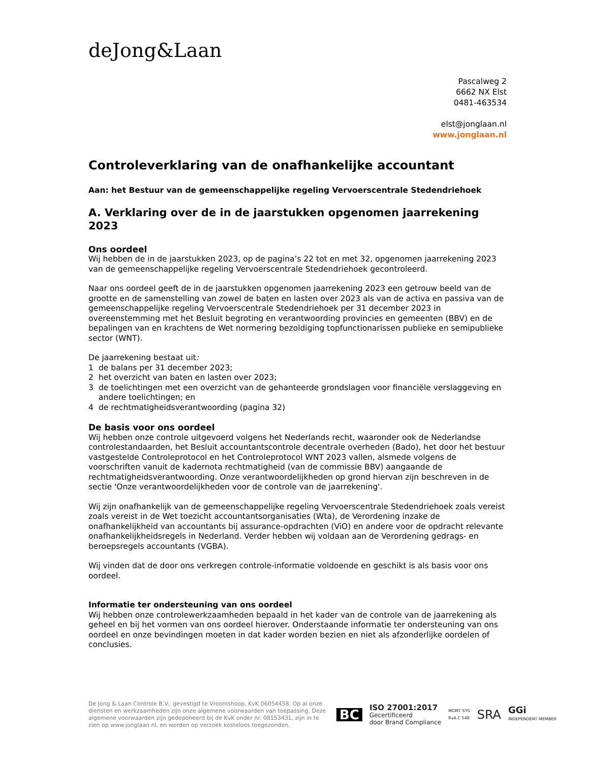deJong&Laan
Pascalweg 2
6662 NX Elst
0481-463534
elst@jonglaan.nl
www.jonglaan.nl
Controleverklaring van de onafhankelijke accountant
Aan: het Bestuur van de gemeenschappelijke regeling Vervoerscentrale Stedendriehoek
A. Verklaring over de in de jaarstukken opgenomen jaarrekening 2023
Ons oordeel
Wij hebben de in de jaarstukken 2023, op de pagina’s 22 tot en met 32, opgenomen jaarrekening 2023 van de gemeenschappelijke regeling Vervoerscentrale Stedendriehoek gecontroleerd.
Naar ons oordeel geeft de in de jaarstukken opgenomen jaarrekening 2023 een getrouw beeld van de grootte en de samenstelling van zowel de baten en lasten over 2023 als van de activa en passiva van de gemeenschappelijke regeling Vervoerscentrale Stedendriehoek per 31 december 2023 in overeenstemming met het Besluit begroting en verantwoording provincies en gemeenten (BBV) en de bepalingen van en krachtens de Wet normering bezoldiging topfunctionarissen publieke en semipublieke sector (WNT).
De jaarrekening bestaat uit:
1 de balans per 31 december 2023;
2 het overzicht van baten en lasten over 2023;
3 de toelichtingen met een overzicht van de gehanteerde grondslagen voor financiële verslaggeving en andere toelichtingen; en
4 de rechtmatigheidsverantwoording (pagina 32)
De basis voor ons oordeel
Wij hebben onze controle uitgevoerd volgens het Nederlands recht, waaronder ook de Nederlandse controlestandaarden, het Besluit accountantscontrole decentrale overheden (Bado), het door het bestuur vastgestelde Controleprotocol en het Controleprotocol WNT 2023 vallen, alsmede volgens de voorschriften vanuit de kadernota rechtmatigheid (van de commissie BBV) aangaande de rechtmatigheidsverantwoording. Onze verantwoordelijkheden op grond hiervan zijn beschreven in de sectie 'Onze verantwoordelijkheden voor de controle van de jaarrekening'.
Wij zijn onafhankelijk van de gemeenschappelijke regeling Vervoerscentrale Stedendriehoek zoals vereist zoals vereist in de Wet toezicht accountantsorganisaties (Wta), de Verordening inzake de onafhankelijkheid van accountants bij assurance-opdrachten (ViO) en andere voor de opdracht relevante onafhankelijkheidsregels in Nederland. Verder hebben wij voldaan aan de Verordening gedrags- en beroepsregels accountants (VGBA).
Wij vinden dat de door ons verkregen controle-informatie voldoende en geschikt is als basis voor ons oordeel.
Informatie ter ondersteuning van ons oordeel
Wij hebben onze controlewerkzaamheden bepaald in het kader van de controle van de jaarrekening als geheel en bij het vormen van ons oordeel hierover. Onderstaande informatie ter ondersteuning van ons oordeel en onze bevindingen moeten in dat kader worden bezien en niet als afzonderlijke oordelen of conclusies.
De Jong & Laan Controle B.V., gevestigd te Vroomshoop, KvK 06054458. Op al onze diensten en werkzaamheden zijn onze algemene voorwaarden van toepassing. Deze algemene voorwaarden zijn gedeponeerd bij de KvK onder nr. 08153431, zijn in te zien op www.jonglaan.nl, en worden op verzoek kosteloos toegezonden.
BC ISO 27001:2017
Gecertificeerd
door Brand Compliance MGMT SYS
RvA C 548 SRA GGi
INDEPENDENT MEMBER